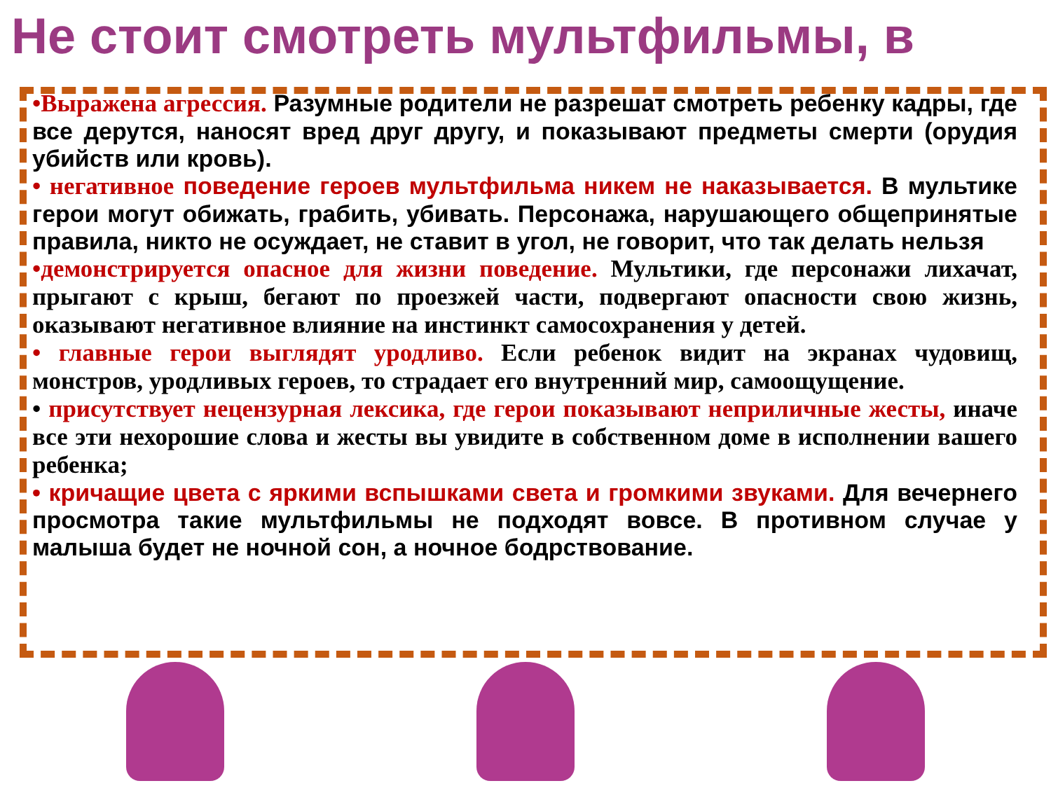Не стоит смотреть мультфильмы, в
•Выражена агрессия. Разумные родители не разрешат смотреть ребенку кадры, где все дерутся, наносят вред друг другу, и показывают предметы смерти (орудия убийств или кровь).
• негативное поведение героев мультфильма никем не наказывается. В мультике герои могут обижать, грабить, убивать. Персонажа, нарушающего общепринятые правила, никто не осуждает, не ставит в угол, не говорит, что так делать нельзя
•демонстрируется опасное для жизни поведение. Мультики, где персонажи лихачат, прыгают с крыш, бегают по проезжей части, подвергают опасности свою жизнь, оказывают негативное влияние на инстинкт самосохранения у детей.
• главные герои выглядят уродливо. Если ребенок видит на экранах чудовищ, монстров, уродливых героев, то страдает его внутренний мир, самоощущение.
• присутствует нецензурная лексика, где герои показывают неприличные жесты, иначе все эти нехорошие слова и жесты вы увидите в собственном доме в исполнении вашего ребенка;
• кричащие цвета с яркими вспышками света и громкими звуками. Для вечернего просмотра такие мультфильмы не подходят вовсе. В противном случае у малыша будет не ночной сон, а ночное бодрствование.